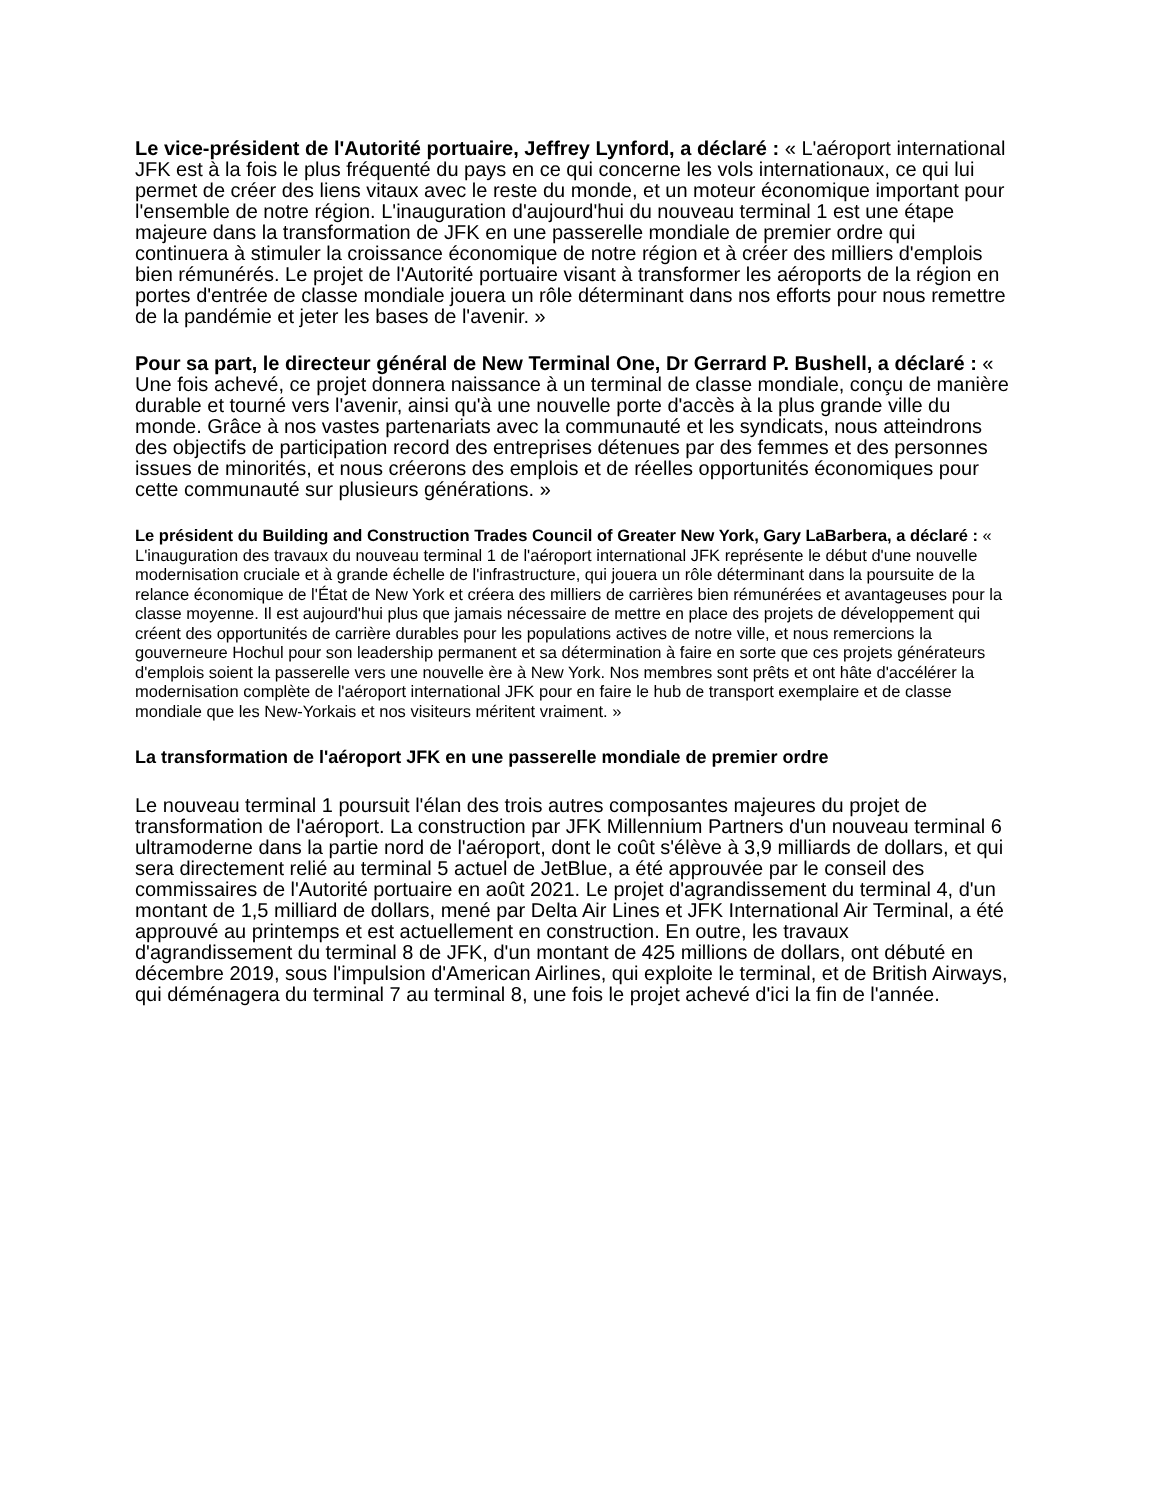Le vice-président de l'Autorité portuaire, Jeffrey Lynford, a déclaré : « L'aéroport international JFK est à la fois le plus fréquenté du pays en ce qui concerne les vols internationaux, ce qui lui permet de créer des liens vitaux avec le reste du monde, et un moteur économique important pour l'ensemble de notre région. L'inauguration d'aujourd'hui du nouveau terminal 1 est une étape majeure dans la transformation de JFK en une passerelle mondiale de premier ordre qui continuera à stimuler la croissance économique de notre région et à créer des milliers d'emplois bien rémunérés. Le projet de l'Autorité portuaire visant à transformer les aéroports de la région en portes d'entrée de classe mondiale jouera un rôle déterminant dans nos efforts pour nous remettre de la pandémie et jeter les bases de l'avenir. »
Pour sa part, le directeur général de New Terminal One, Dr Gerrard P. Bushell, a déclaré : « Une fois achevé, ce projet donnera naissance à un terminal de classe mondiale, conçu de manière durable et tourné vers l'avenir, ainsi qu'à une nouvelle porte d'accès à la plus grande ville du monde. Grâce à nos vastes partenariats avec la communauté et les syndicats, nous atteindrons des objectifs de participation record des entreprises détenues par des femmes et des personnes issues de minorités, et nous créerons des emplois et de réelles opportunités économiques pour cette communauté sur plusieurs générations. »
Le président du Building and Construction Trades Council of Greater New York, Gary LaBarbera, a déclaré : « L'inauguration des travaux du nouveau terminal 1 de l'aéroport international JFK représente le début d'une nouvelle modernisation cruciale et à grande échelle de l'infrastructure, qui jouera un rôle déterminant dans la poursuite de la relance économique de l'État de New York et créera des milliers de carrières bien rémunérées et avantageuses pour la classe moyenne. Il est aujourd'hui plus que jamais nécessaire de mettre en place des projets de développement qui créent des opportunités de carrière durables pour les populations actives de notre ville, et nous remercions la gouverneure Hochul pour son leadership permanent et sa détermination à faire en sorte que ces projets générateurs d'emplois soient la passerelle vers une nouvelle ère à New York. Nos membres sont prêts et ont hâte d'accélérer la modernisation complète de l'aéroport international JFK pour en faire le hub de transport exemplaire et de classe mondiale que les New-Yorkais et nos visiteurs méritent vraiment. »
La transformation de l'aéroport JFK en une passerelle mondiale de premier ordre
Le nouveau terminal 1 poursuit l'élan des trois autres composantes majeures du projet de transformation de l'aéroport. La construction par JFK Millennium Partners d'un nouveau terminal 6 ultramoderne dans la partie nord de l'aéroport, dont le coût s'élève à 3,9 milliards de dollars, et qui sera directement relié au terminal 5 actuel de JetBlue, a été approuvée par le conseil des commissaires de l'Autorité portuaire en août 2021. Le projet d'agrandissement du terminal 4, d'un montant de 1,5 milliard de dollars, mené par Delta Air Lines et JFK International Air Terminal, a été approuvé au printemps et est actuellement en construction. En outre, les travaux d'agrandissement du terminal 8 de JFK, d'un montant de 425 millions de dollars, ont débuté en décembre 2019, sous l'impulsion d'American Airlines, qui exploite le terminal, et de British Airways, qui déménagera du terminal 7 au terminal 8, une fois le projet achevé d'ici la fin de l'année.